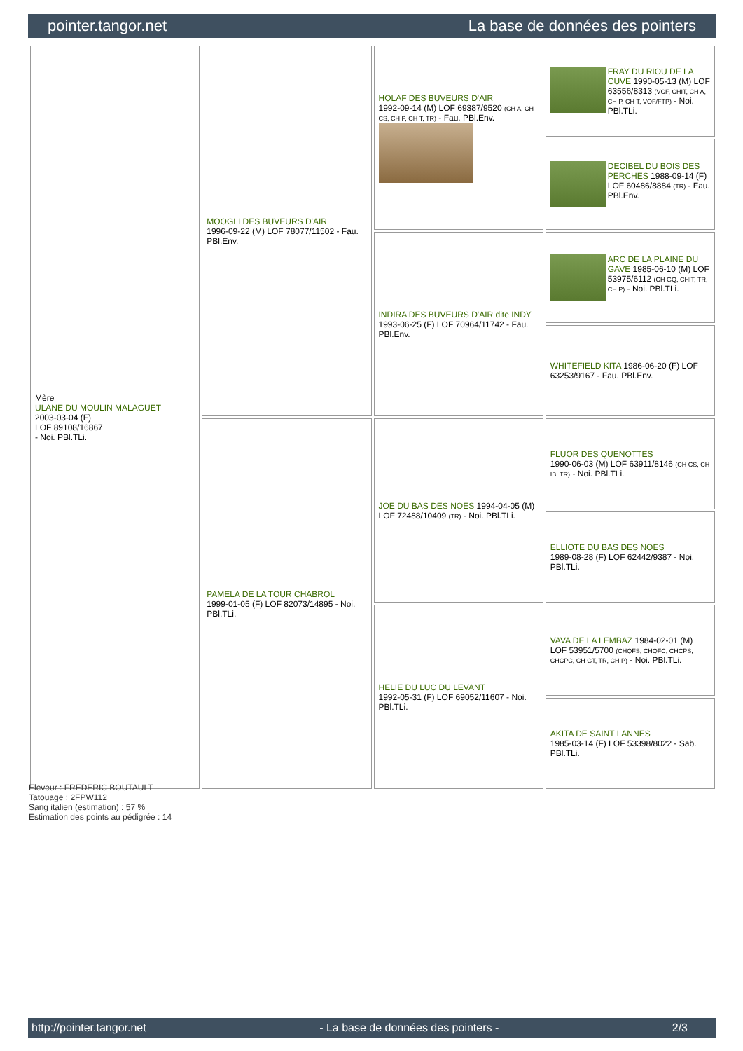pointer.tangor.net La base de données des pointers
| Mère ULANE DU MOULIN MALAGUET 2003-03-04 (F) LOF 89108/16867 - Noi. PBl.TLi. | MOOGLI DES BUVEURS D'AIR 1996-09-22 (M) LOF 78077/11502 - Fau. PBl.Env. | HOLAF DES BUVEURS D'AIR 1992-09-14 (M) LOF 69387/9520 (CH A, CH CS, CH P, CH T, TR) - Fau. PBl.Env. | FRAY DU RIOU DE LA CUVE 1990-05-13 (M) LOF 63556/8313 (VCF, CHIT, CH A, CH P, CH T, VOF/FTP) - Noi. PBl.TLi. |
| | | | DECIBEL DU BOIS DES PERCHES 1988-09-14 (F) LOF 60486/8884 (TR) - Fau. PBl.Env. |
| | | INDIRA DES BUVEURS D'AIR dite INDY 1993-06-25 (F) LOF 70964/11742 - Fau. PBl.Env. | ARC DE LA PLAINE DU GAVE 1985-06-10 (M) LOF 53975/6112 (CH GQ, CHIT, TR, CH P) - Noi. PBl.TLi. |
| | | | WHITEFIELD KITA 1986-06-20 (F) LOF 63253/9167 - Fau. PBl.Env. |
| | PAMELA DE LA TOUR CHABROL 1999-01-05 (F) LOF 82073/14895 - Noi. PBl.TLi. | JOE DU BAS DES NOES 1994-04-05 (M) LOF 72488/10409 (TR) - Noi. PBl.TLi. | FLUOR DES QUENOTTES 1990-06-03 (M) LOF 63911/8146 (CH CS, CH IB, TR) - Noi. PBl.TLi. |
| | | | ELLIOTE DU BAS DES NOES 1989-08-28 (F) LOF 62442/9387 - Noi. PBl.TLi. |
| | | HELIE DU LUC DU LEVANT 1992-05-31 (F) LOF 69052/11607 - Noi. PBl.TLi. | VAVA DE LA LEMBAZ 1984-02-01 (M) LOF 53951/5700 (CHQFS, CHQFC, CHCPS, CHCPC, CH GT, TR, CH P) - Noi. PBl.TLi. |
| | | | AKITA DE SAINT LANNES 1985-03-14 (F) LOF 53398/8022 - Sab. PBl.TLi. |
Eleveur : FREDERIC BOUTAULT
Tatouage : 2FPW112
Sang italien (estimation) : 57 %
Estimation des points au pédigrée : 14
http://pointer.tangor.net - La base de données des pointers - 2/3